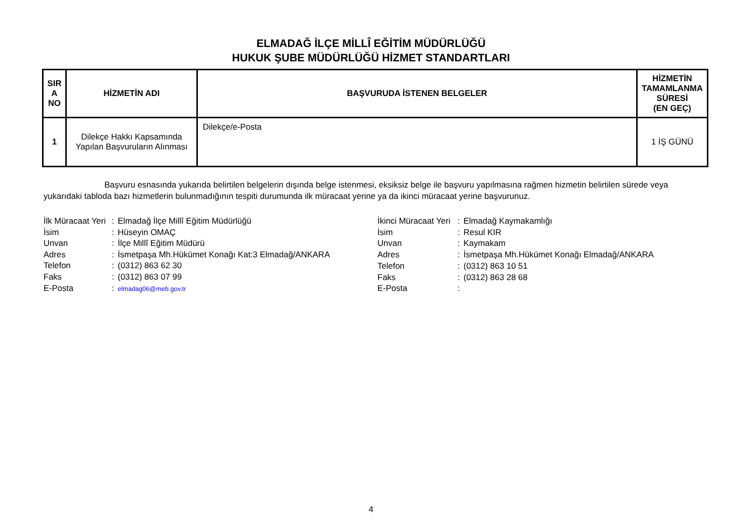ELMADAĞ İLÇE MİLLÎ EĞİTİM MÜDÜRLÜĞÜ
HUKUK ŞUBE MÜDÜRLÜĞÜ HİZMET STANDARTLARI
| SIR A NO | HİZMETİN ADI | BAŞVURUDA İSTENEN BELGELER | HİZMETİN TAMAMLANMA SÜRESİ (EN GEÇ) |
| --- | --- | --- | --- |
| 1 | Dilekçe Hakkı Kapsamında Yapılan Başvuruların Alınması | Dilekçe/e-Posta | 1 İŞ GÜNÜ |
Başvuru esnasında yukarıda belirtilen belgelerin dışında belge istenmesi, eksiksiz belge ile başvuru yapılmasına rağmen hizmetin belirtilen sürede veya yukarıdaki tabloda bazı hizmetlerin bulunmadığının tespiti durumunda ilk müracaat yerine ya da ikinci müracaat yerine başvurunuz.
| İlk Müracaat Yeri | : | Elmadağ İlçe Millî Eğitim Müdürlüğü |
| İsim | : | Hüseyin OMAÇ |
| Unvan | : | İlçe Millî Eğitim Müdürü |
| Adres | : | İsmetpaşa Mh.Hükümet Konağı Kat:3 Elmadağ/ANKARA |
| Telefon | : | (0312) 863 62 30 |
| Faks | : | (0312) 863 07 99 |
| E-Posta | : | elmadag06@meb.gov.tr |
| İkinci Müracaat Yeri | : | Elmadağ Kaymakamlığı |
| İsim | : | Resul KIR |
| Unvan | : | Kaymakam |
| Adres | : | İsmetpaşa Mh.Hükümet Konağı Elmadağ/ANKARA |
| Telefon | : | (0312) 863 10 51 |
| Faks | : | (0312) 863 28 68 |
| E-Posta | : | |
4